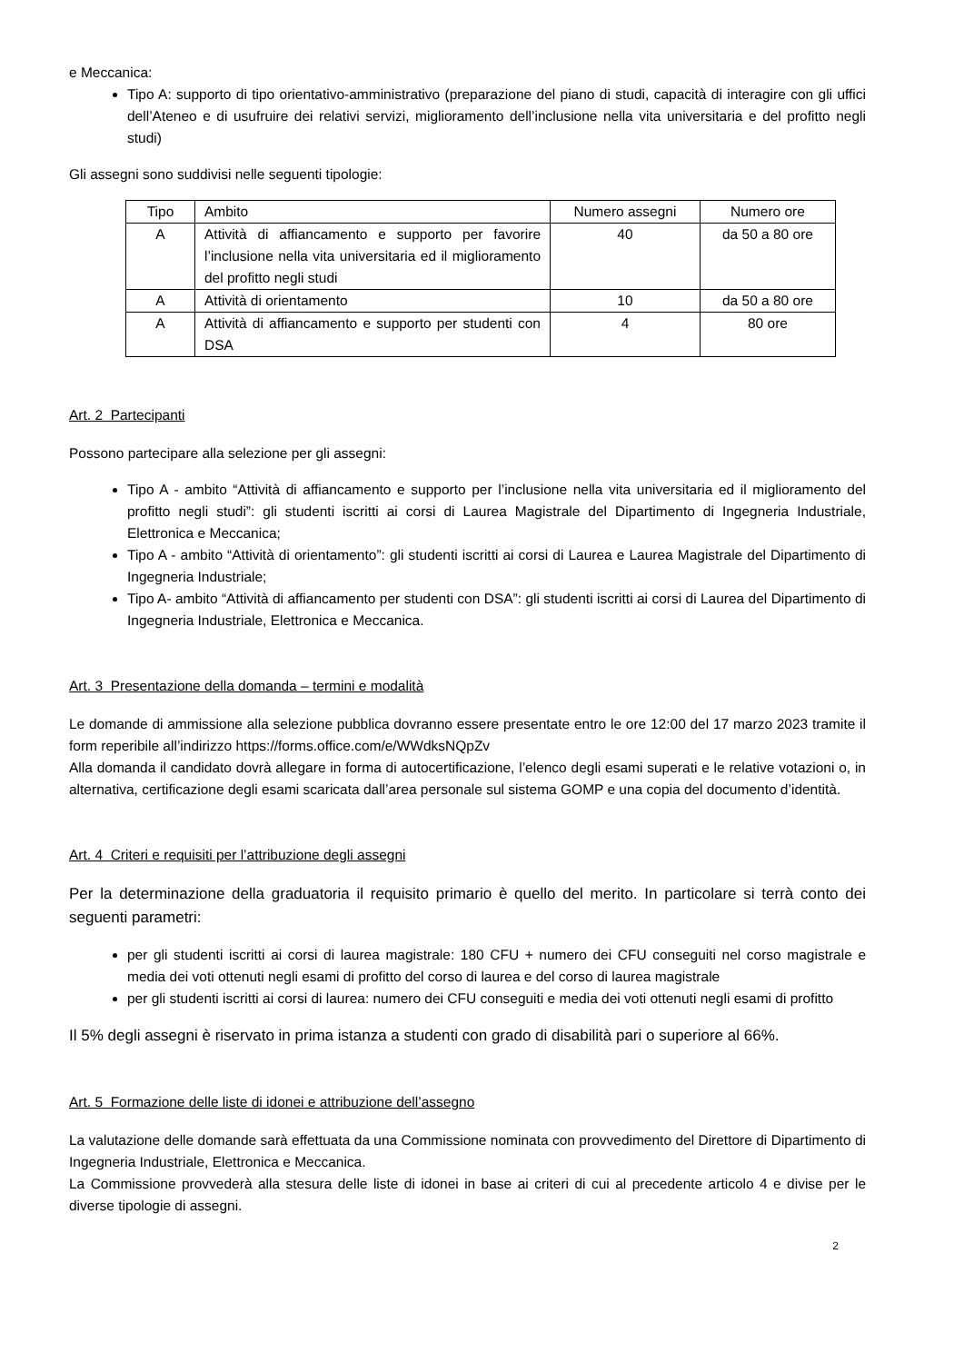e Meccanica:
Tipo A: supporto di tipo orientativo-amministrativo (preparazione del piano di studi, capacità di interagire con gli uffici dell’Ateneo e di usufruire dei relativi servizi, miglioramento dell’inclusione nella vita universitaria e del profitto negli studi)
Gli assegni sono suddivisi nelle seguenti tipologie:
| Tipo | Ambito | Numero assegni | Numero ore |
| --- | --- | --- | --- |
| A | Attività di affiancamento e supporto per favorire l’inclusione nella vita universitaria ed il miglioramento del profitto negli studi | 40 | da 50 a 80 ore |
| A | Attività di orientamento | 10 | da 50 a 80 ore |
| A | Attività di affiancamento e supporto per studenti con DSA | 4 | 80 ore |
Art. 2 Partecipanti
Possono partecipare alla selezione per gli assegni:
Tipo A - ambito “Attività di affiancamento e supporto per l’inclusione nella vita universitaria ed il miglioramento del profitto negli studi”: gli studenti iscritti ai corsi di Laurea Magistrale del Dipartimento di Ingegneria Industriale, Elettronica e Meccanica;
Tipo A - ambito “Attività di orientamento”: gli studenti iscritti ai corsi di Laurea e Laurea Magistrale del Dipartimento di Ingegneria Industriale;
Tipo A- ambito “Attività di affiancamento per studenti con DSA”: gli studenti iscritti ai corsi di Laurea del Dipartimento di Ingegneria Industriale, Elettronica e Meccanica.
Art. 3 Presentazione della domanda – termini e modalità
Le domande di ammissione alla selezione pubblica dovranno essere presentate entro le ore 12:00 del 17 marzo 2023 tramite il form reperibile all’indirizzo https://forms.office.com/e/WWdksNQpZv
Alla domanda il candidato dovrà allegare in forma di autocertificazione, l’elenco degli esami superati e le relative votazioni o, in alternativa, certificazione degli esami scaricata dall’area personale sul sistema GOMP e una copia del documento d’identità.
Art. 4 Criteri e requisiti per l’attribuzione degli assegni
Per la determinazione della graduatoria il requisito primario è quello del merito. In particolare si terrà conto dei seguenti parametri:
per gli studenti iscritti ai corsi di laurea magistrale: 180 CFU + numero dei CFU conseguiti nel corso magistrale e media dei voti ottenuti negli esami di profitto del corso di laurea e del corso di laurea magistrale
per gli studenti iscritti ai corsi di laurea: numero dei CFU conseguiti e media dei voti ottenuti negli esami di profitto
Il 5% degli assegni è riservato in prima istanza a studenti con grado di disabilità pari o superiore al 66%.
Art. 5 Formazione delle liste di idonei e attribuzione dell’assegno
La valutazione delle domande sarà effettuata da una Commissione nominata con provvedimento del Direttore di Dipartimento di Ingegneria Industriale, Elettronica e Meccanica.
La Commissione provvederà alla stesura delle liste di idonei in base ai criteri di cui al precedente articolo 4 e divise per le diverse tipologie di assegni.
2